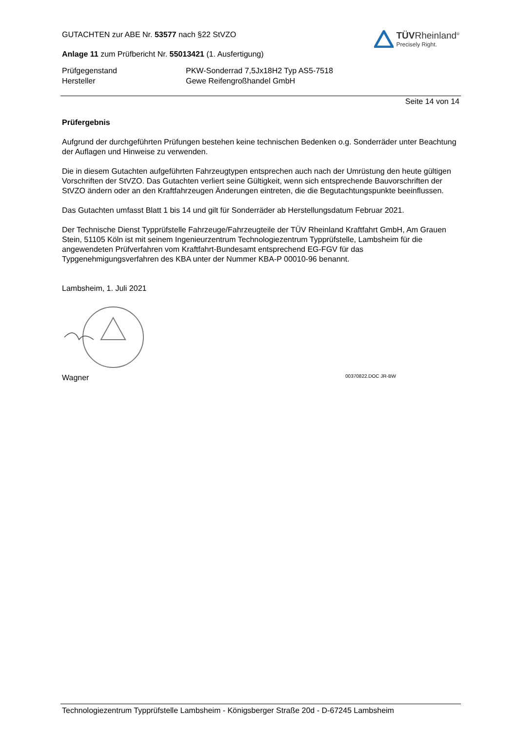TÜVRheinland<sup>®</sup>
Precisely Right.
GUTACHTEN zur ABE Nr. 53577 nach §22 StVZO
Anlage 11 zum Prüfbericht Nr. 55013421 (1. Ausfertigung)
Prüfgegenstand
Hersteller
PKW-Sonderrad 7,5Jx18H2 Typ AS5-7518
Gewe Reifengroßhandel GmbH
Seite 14 von 14
Prüfergebnis
Aufgrund der durchgeführten Prüfungen bestehen keine technischen Bedenken o.g. Sonderräder unter Beachtung der Auflagen und Hinweise zu verwenden.
Die in diesem Gutachten aufgeführten Fahrzeugtypen entsprechen auch nach der Umrüstung den heute gültigen Vorschriften der StVZO. Das Gutachten verliert seine Gültigkeit, wenn sich entsprechende Bauvorschriften der StVZO ändern oder an den Kraftfahrzeugen Änderungen eintreten, die die Begutachtungspunkte beeinflussen.
Das Gutachten umfasst Blatt 1 bis 14 und gilt für Sonderräder ab Herstellungsdatum Februar 2021.
Der Technische Dienst Typprüfstelle Fahrzeuge/Fahrzeugteile der TÜV Rheinland Kraftfahrt GmbH, Am Grauen Stein, 51105 Köln ist mit seinem Ingenieurzentrum Technologiezentrum Typprüfstelle, Lambsheim für die angewendeten Prüfverfahren vom Kraftfahrt-Bundesamt entsprechend EG-FGV für das Typgenehmigungsverfahren des KBA unter der Nummer KBA-P 00010-96 benannt.
Lambsheim, 1. Juli 2021
Wagner 00370822.DOC JR-BW
Technologiezentrum Typprüfstelle Lambsheim - Königsberger Straße 20d - D-67245 Lambsheim